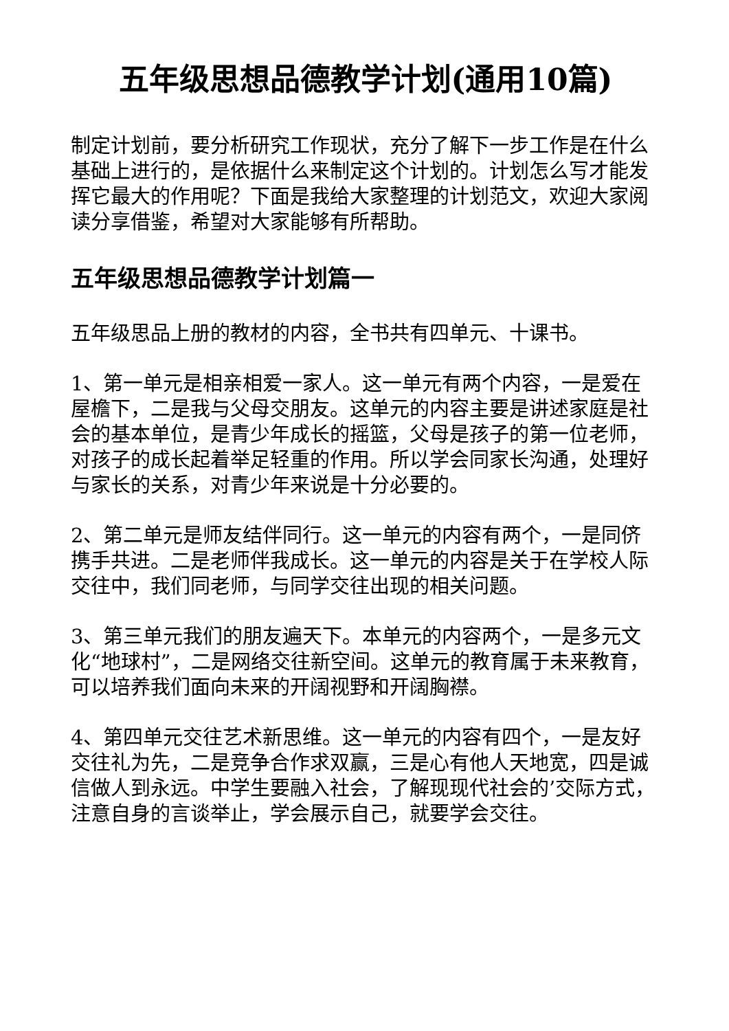五年级思想品德教学计划(通用10篇)
制定计划前，要分析研究工作现状，充分了解下一步工作是在什么基础上进行的，是依据什么来制定这个计划的。计划怎么写才能发挥它最大的作用呢？下面是我给大家整理的计划范文，欢迎大家阅读分享借鉴，希望对大家能够有所帮助。
五年级思想品德教学计划篇一
五年级思品上册的教材的内容，全书共有四单元、十课书。
1、第一单元是相亲相爱一家人。这一单元有两个内容，一是爱在屋檐下，二是我与父母交朋友。这单元的内容主要是讲述家庭是社会的基本单位，是青少年成长的摇篮，父母是孩子的第一位老师，对孩子的成长起着举足轻重的作用。所以学会同家长沟通，处理好与家长的关系，对青少年来说是十分必要的。
2、第二单元是师友结伴同行。这一单元的内容有两个，一是同侪携手共进。二是老师伴我成长。这一单元的内容是关于在学校人际交往中，我们同老师，与同学交往出现的相关问题。
3、第三单元我们的朋友遍天下。本单元的内容两个，一是多元文化“地球村”，二是网络交往新空间。这单元的教育属于未来教育，可以培养我们面向未来的开阔视野和开阔胸襟。
4、第四单元交往艺术新思维。这一单元的内容有四个，一是友好交往礼为先，二是竞争合作求双赢，三是心有他人天地宽，四是诚信做人到永远。中学生要融入社会，了解现现代社会的’交际方式，注意自身的言谈举止，学会展示自己，就要学会交往。